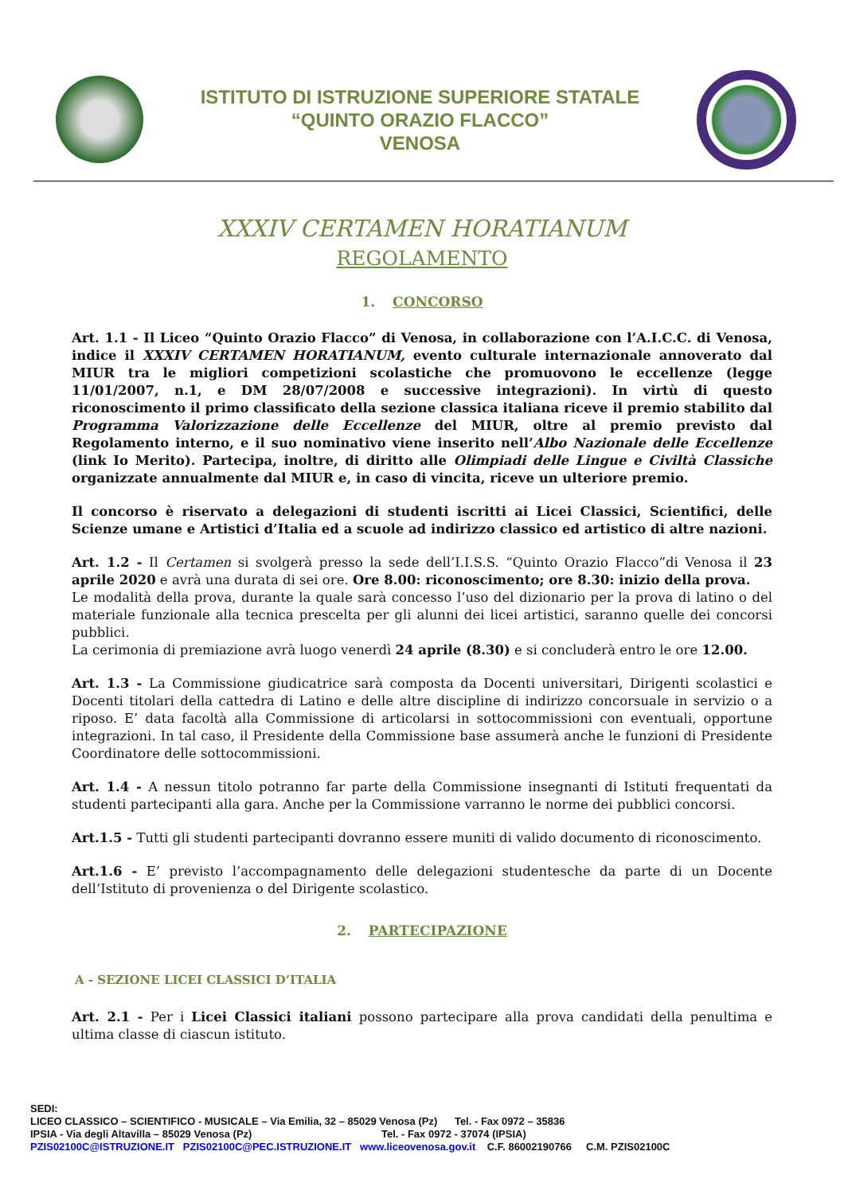ISTITUTO DI ISTRUZIONE SUPERIORE STATALE
“QUINTO ORAZIO FLACCO”
VENOSA
XXXIV CERTAMEN HORATIANUM
REGOLAMENTO
1. CONCORSO
Art. 1.1 - Il Liceo “Quinto Orazio Flacco” di Venosa, in collaborazione con l’A.I.C.C. di Venosa, indice il XXXIV CERTAMEN HORATIANUM, evento culturale internazionale annoverato dal MIUR tra le migliori competizioni scolastiche che promuovono le eccellenze (legge 11/01/2007, n.1, e DM 28/07/2008 e successive integrazioni). In virtù di questo riconoscimento il primo classificato della sezione classica italiana riceve il premio stabilito dal Programma Valorizzazione delle Eccellenze del MIUR, oltre al premio previsto dal Regolamento interno, e il suo nominativo viene inserito nell’Albo Nazionale delle Eccellenze (link Io Merito). Partecipa, inoltre, di diritto alle Olimpiadi delle Lingue e Civiltà Classiche organizzate annualmente dal MIUR e, in caso di vincita, riceve un ulteriore premio.
Il concorso è riservato a delegazioni di studenti iscritti ai Licei Classici, Scientifici, delle Scienze umane e Artistici d’Italia ed a scuole ad indirizzo classico ed artistico di altre nazioni.
Art. 1.2 - Il Certamen si svolgerà presso la sede dell’I.I.S.S. “Quinto Orazio Flacco”di Venosa il 23 aprile 2020 e avrà una durata di sei ore. Ore 8.00: riconoscimento; ore 8.30: inizio della prova.
Le modalità della prova, durante la quale sarà concesso l’uso del dizionario per la prova di latino o del materiale funzionale alla tecnica prescelta per gli alunni dei licei artistici, saranno quelle dei concorsi pubblici.
La cerimonia di premiazione avrà luogo venerdì 24 aprile (8.30) e si concluderà entro le ore 12.00.
Art. 1.3 - La Commissione giudicatrice sarà composta da Docenti universitari, Dirigenti scolastici e Docenti titolari della cattedra di Latino e delle altre discipline di indirizzo concorsuale in servizio o a riposo. E’ data facoltà alla Commissione di articolarsi in sottocommissioni con eventuali, opportune integrazioni. In tal caso, il Presidente della Commissione base assumerà anche le funzioni di Presidente Coordinatore delle sottocommissioni.
Art. 1.4 - A nessun titolo potranno far parte della Commissione insegnanti di Istituti frequentati da studenti partecipanti alla gara. Anche per la Commissione varranno le norme dei pubblici concorsi.
Art.1.5 - Tutti gli studenti partecipanti dovranno essere muniti di valido documento di riconoscimento.
Art.1.6 - E’ previsto l’accompagnamento delle delegazioni studentesche da parte di un Docente dell’Istituto di provenienza o del Dirigente scolastico.
2. PARTECIPAZIONE
A - SEZIONE LICEI CLASSICI D’ITALIA
Art. 2.1 - Per i Licei Classici italiani possono partecipare alla prova candidati della penultima e ultima classe di ciascun istituto.
SEDI:
LICEO CLASSICO – SCIENTIFICO - MUSICALE – Via Emilia, 32 – 85029 Venosa (Pz) Tel. - Fax 0972 – 35836
IPSIA - Via degli Altavilla – 85029 Venosa (Pz) Tel. - Fax 0972 - 37074 (IPSIA)
PZIS02100C@ISTRUZIONE.IT PZIS02100C@PEC.ISTRUZIONE.IT www.liceovenosa.gov.it C.F. 86002190766 C.M. PZIS02100C